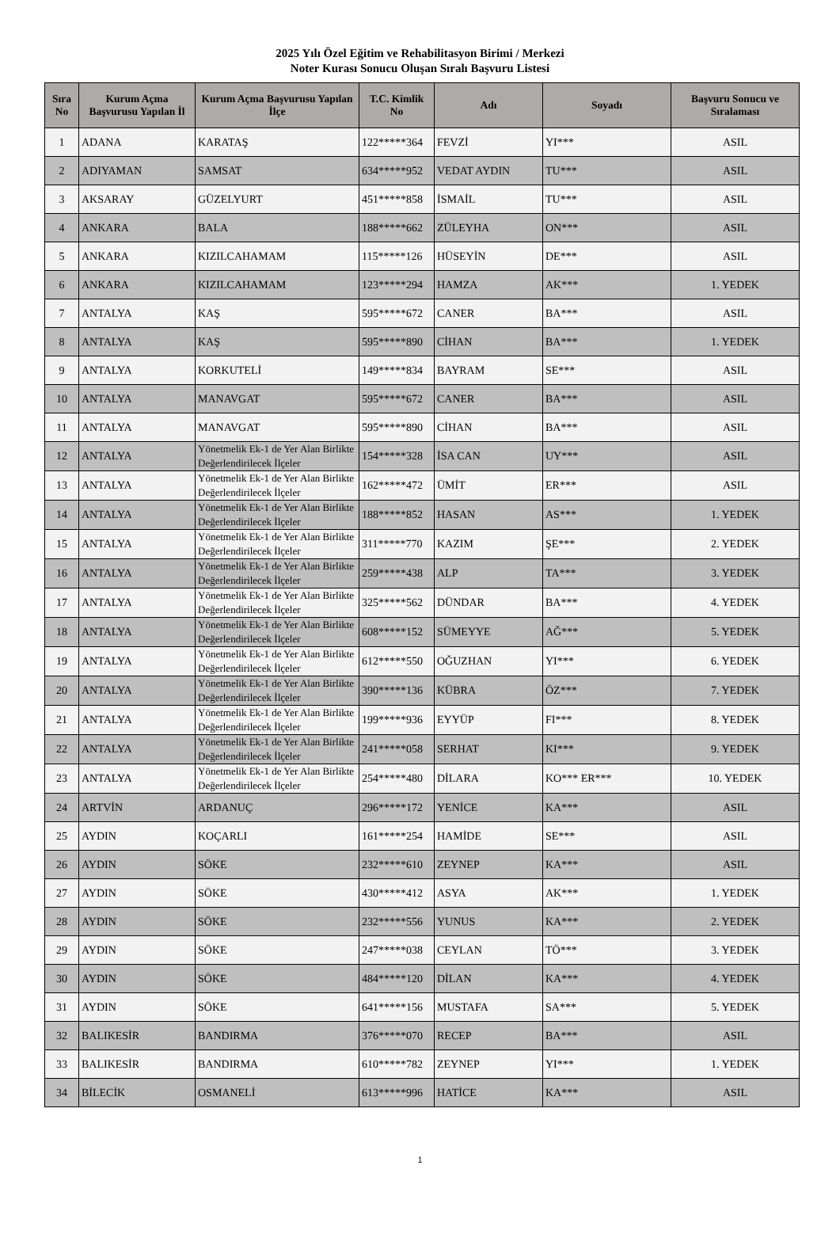2025 Yılı Özel Eğitim ve Rehabilitasyon Birimi / Merkezi
Noter Kurası Sonucu Oluşan Sıralı Başvuru Listesi
| Sıra No | Kurum Açma Başvurusu Yapılan İl | Kurum Açma Başvurusu Yapılan İlçe | T.C. Kimlik No | Adı | Soyadı | Başvuru Sonucu ve Sıralaması |
| --- | --- | --- | --- | --- | --- | --- |
| 1 | ADANA | KARATAŞ | 122*****364 | FEVZİ | YI*** | ASIL |
| 2 | ADIYAMAN | SAMSAT | 634*****952 | VEDAT AYDIN | TU*** | ASIL |
| 3 | AKSARAY | GÜZELYURT | 451*****858 | İSMAİL | TU*** | ASIL |
| 4 | ANKARA | BALA | 188*****662 | ZÜLEYHA | ON*** | ASIL |
| 5 | ANKARA | KIZILCAHAMAM | 115*****126 | HÜSEYİN | DE*** | ASIL |
| 6 | ANKARA | KIZILCAHAMAM | 123*****294 | HAMZA | AK*** | 1. YEDEK |
| 7 | ANTALYA | KAŞ | 595*****672 | CANER | BA*** | ASIL |
| 8 | ANTALYA | KAŞ | 595*****890 | CİHAN | BA*** | 1. YEDEK |
| 9 | ANTALYA | KORKUTELİ | 149*****834 | BAYRAM | SE*** | ASIL |
| 10 | ANTALYA | MANAVGAT | 595*****672 | CANER | BA*** | ASIL |
| 11 | ANTALYA | MANAVGAT | 595*****890 | CİHAN | BA*** | ASIL |
| 12 | ANTALYA | Yönetmelik Ek-1 de Yer Alan Birlikte Değerlendirilecek İlçeler | 154*****328 | İSA CAN | UY*** | ASIL |
| 13 | ANTALYA | Yönetmelik Ek-1 de Yer Alan Birlikte Değerlendirilecek İlçeler | 162*****472 | ÜMİT | ER*** | ASIL |
| 14 | ANTALYA | Yönetmelik Ek-1 de Yer Alan Birlikte Değerlendirilecek İlçeler | 188*****852 | HASAN | AS*** | 1. YEDEK |
| 15 | ANTALYA | Yönetmelik Ek-1 de Yer Alan Birlikte Değerlendirilecek İlçeler | 311*****770 | KAZIM | ŞE*** | 2. YEDEK |
| 16 | ANTALYA | Yönetmelik Ek-1 de Yer Alan Birlikte Değerlendirilecek İlçeler | 259*****438 | ALP | TA*** | 3. YEDEK |
| 17 | ANTALYA | Yönetmelik Ek-1 de Yer Alan Birlikte Değerlendirilecek İlçeler | 325*****562 | DÜNDAR | BA*** | 4. YEDEK |
| 18 | ANTALYA | Yönetmelik Ek-1 de Yer Alan Birlikte Değerlendirilecek İlçeler | 608*****152 | SÜMEYYE | AĞ*** | 5. YEDEK |
| 19 | ANTALYA | Yönetmelik Ek-1 de Yer Alan Birlikte Değerlendirilecek İlçeler | 612*****550 | OĞUZHAN | YI*** | 6. YEDEK |
| 20 | ANTALYA | Yönetmelik Ek-1 de Yer Alan Birlikte Değerlendirilecek İlçeler | 390*****136 | KÜBRA | ÖZ*** | 7. YEDEK |
| 21 | ANTALYA | Yönetmelik Ek-1 de Yer Alan Birlikte Değerlendirilecek İlçeler | 199*****936 | EYYÜP | FI*** | 8. YEDEK |
| 22 | ANTALYA | Yönetmelik Ek-1 de Yer Alan Birlikte Değerlendirilecek İlçeler | 241*****058 | SERHAT | KI*** | 9. YEDEK |
| 23 | ANTALYA | Yönetmelik Ek-1 de Yer Alan Birlikte Değerlendirilecek İlçeler | 254*****480 | DİLARA | KO*** ER*** | 10. YEDEK |
| 24 | ARTVİN | ARDANUÇ | 296*****172 | YENİCE | KA*** | ASIL |
| 25 | AYDIN | KOÇARLI | 161*****254 | HAMİDE | SE*** | ASIL |
| 26 | AYDIN | SÖKE | 232*****610 | ZEYNEP | KA*** | ASIL |
| 27 | AYDIN | SÖKE | 430*****412 | ASYA | AK*** | 1. YEDEK |
| 28 | AYDIN | SÖKE | 232*****556 | YUNUS | KA*** | 2. YEDEK |
| 29 | AYDIN | SÖKE | 247*****038 | CEYLAN | TÖ*** | 3. YEDEK |
| 30 | AYDIN | SÖKE | 484*****120 | DİLAN | KA*** | 4. YEDEK |
| 31 | AYDIN | SÖKE | 641*****156 | MUSTAFA | SA*** | 5. YEDEK |
| 32 | BALIKESİR | BANDIRMA | 376*****070 | RECEP | BA*** | ASIL |
| 33 | BALIKESİR | BANDIRMA | 610*****782 | ZEYNEP | YI*** | 1. YEDEK |
| 34 | BİLECİK | OSMANELİ | 613*****996 | HATİCE | KA*** | ASIL |
1